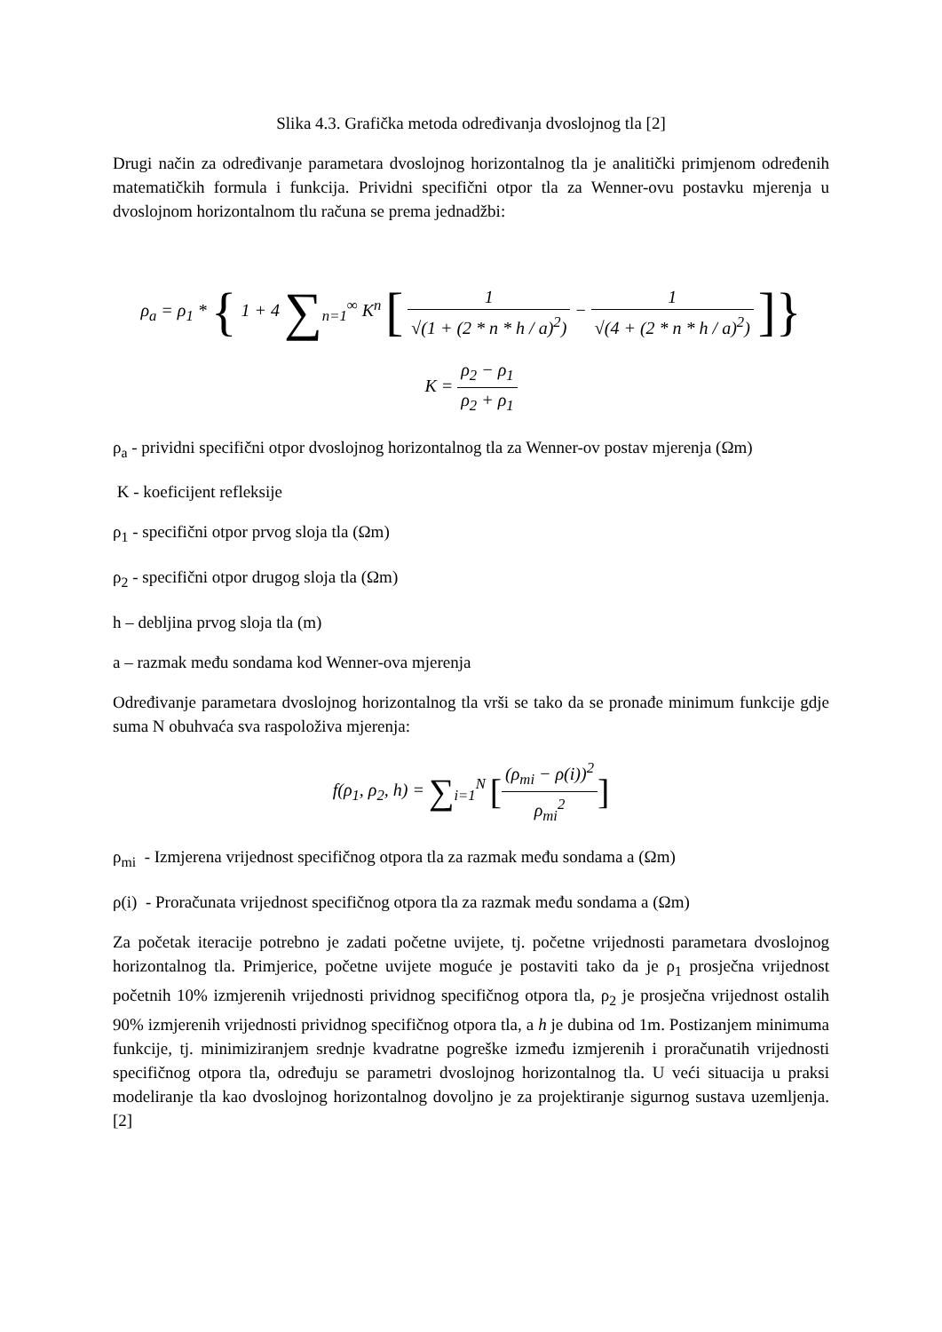Slika 4.3. Grafička metoda određivanja dvoslojnog tla [2]
Drugi način za određivanje parametara dvoslojnog horizontalnog tla je analitički primjenom određenih matematičkih formula i funkcija. Prividni specifični otpor tla za Wenner-ovu postavku mjerenja u dvoslojnom horizontalnom tlu računa se prema jednadžbi:
ρ<sub>a</sub> = ρ<sub>1</sub> * { 1 + 4 ∑<sub>n=1</sub><sup>∞</sup> K<sup>n</sup> [ 1 √(1 + (2 * n * h / a)<sup>2</sup>) − 1 √(4 + (2 * n * h / a)<sup>2</sup>) ]}
K = ρ<sub>2</sub> − ρ<sub>1</sub> ρ<sub>2</sub> + ρ<sub>1</sub>
ρ<sub>a</sub> - prividni specifični otpor dvoslojnog horizontalnog tla za Wenner-ov postav mjerenja (Ωm)
K - koeficijent refleksije
ρ<sub>1</sub> - specifični otpor prvog sloja tla (Ωm)
ρ<sub>2</sub> - specifični otpor drugog sloja tla (Ωm)
h – debljina prvog sloja tla (m)
a – razmak među sondama kod Wenner-ova mjerenja
Određivanje parametara dvoslojnog horizontalnog tla vrši se tako da se pronađe minimum funkcije gdje suma N obuhvaća sva raspoloživa mjerenja:
f(ρ<sub>1</sub>, ρ<sub>2</sub>, h) = ∑<sub>i=1</sub><sup>N</sup> [(ρ<sub>mi</sub> − ρ(i))<sup>2</sup> ρ<sub>mi</sub><sup>2</sup>]
ρ<sub>mi</sub> - Izmjerena vrijednost specifičnog otpora tla za razmak među sondama a (Ωm)
ρ(i) - Proračunata vrijednost specifičnog otpora tla za razmak među sondama a (Ωm)
Za početak iteracije potrebno je zadati početne uvijete, tj. početne vrijednosti parametara dvoslojnog horizontalnog tla. Primjerice, početne uvijete moguće je postaviti tako da je ρ<sub>1</sub> prosječna vrijednost početnih 10% izmjerenih vrijednosti prividnog specifičnog otpora tla, ρ<sub>2</sub> je prosječna vrijednost ostalih 90% izmjerenih vrijednosti prividnog specifičnog otpora tla, a h je dubina od 1m. Postizanjem minimuma funkcije, tj. minimiziranjem srednje kvadratne pogreške između izmjerenih i proračunatih vrijednosti specifičnog otpora tla, određuju se parametri dvoslojnog horizontalnog tla. U veći situacija u praksi modeliranje tla kao dvoslojnog horizontalnog dovoljno je za projektiranje sigurnog sustava uzemljenja.[2]